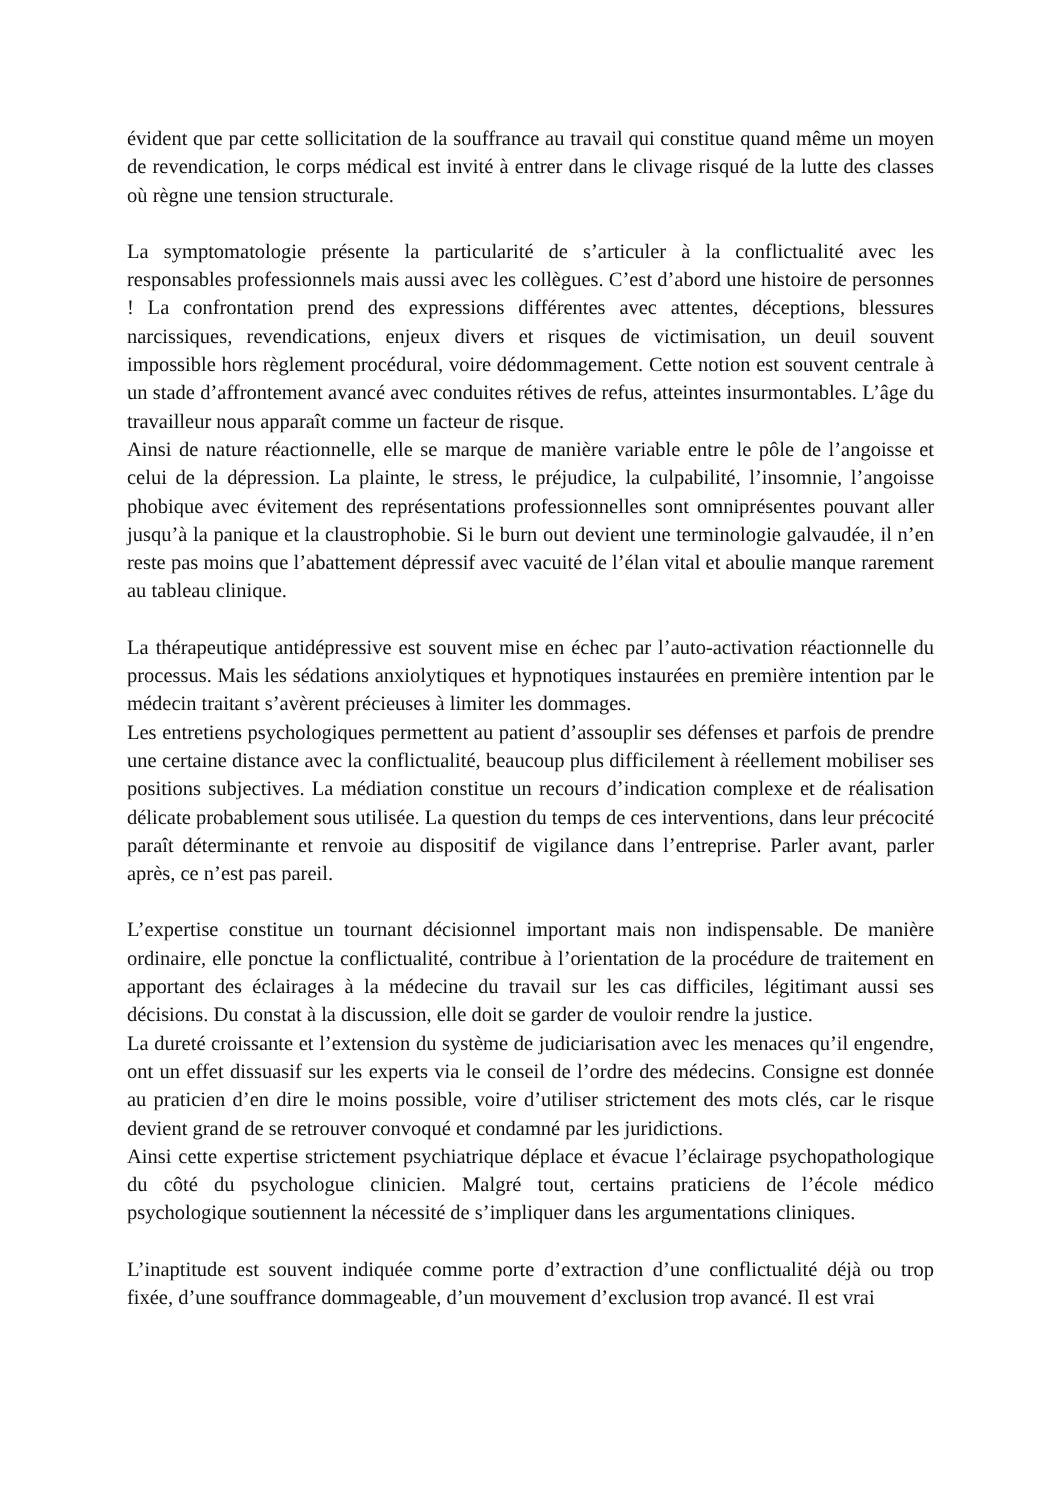évident que par cette sollicitation de la souffrance au travail qui constitue quand même un moyen de revendication, le corps médical est invité à entrer dans le clivage risqué de la lutte des classes où règne une tension structurale.
La symptomatologie présente la particularité de s’articuler à la conflictualité avec les responsables professionnels mais aussi avec les collègues. C’est d’abord une histoire de personnes ! La confrontation prend des expressions différentes avec attentes, déceptions, blessures narcissiques, revendications, enjeux divers et risques de victimisation, un deuil souvent impossible hors règlement procédural, voire dédommagement. Cette notion est souvent centrale à un stade d’affrontement avancé avec conduites rétives de refus, atteintes insurmontables. L’âge du travailleur nous apparaît comme un facteur de risque.
Ainsi de nature réactionnelle, elle se marque de manière variable entre le pôle de l’angoisse et celui de la dépression. La plainte, le stress, le préjudice, la culpabilité, l’insomnie, l’angoisse phobique avec évitement des représentations professionnelles sont omniprésentes pouvant aller jusqu’à la panique et la claustrophobie. Si le burn out devient une terminologie galvaudée, il n’en reste pas moins que l’abattement dépressif avec vacuité de l’élan vital et aboulie manque rarement au tableau clinique.
La thérapeutique antidépressive est souvent mise en échec par l’auto-activation réactionnelle du processus. Mais les sédations anxiolytiques et hypnotiques instaurées en première intention par le médecin traitant s’avèrent précieuses à limiter les dommages.
Les entretiens psychologiques permettent au patient d’assouplir ses défenses et parfois de prendre une certaine distance avec la conflictualité, beaucoup plus difficilement à réellement mobiliser ses positions subjectives. La médiation constitue un recours d’indication complexe et de réalisation délicate probablement sous utilisée. La question du temps de ces interventions, dans leur précocité paraît déterminante et renvoie au dispositif de vigilance dans l’entreprise. Parler avant, parler après, ce n’est pas pareil.
L’expertise constitue un tournant décisionnel important mais non indispensable. De manière ordinaire, elle ponctue la conflictualité, contribue à l’orientation de la procédure de traitement en apportant des éclairages à la médecine du travail sur les cas difficiles, légitimant aussi ses décisions. Du constat à la discussion, elle doit se garder de vouloir rendre la justice.
La dureté croissante et l’extension du système de judiciarisation avec les menaces qu’il engendre, ont un effet dissuasif sur les experts via le conseil de l’ordre des médecins. Consigne est donnée au praticien d’en dire le moins possible, voire d’utiliser strictement des mots clés, car le risque devient grand de se retrouver convoqué et condamné par les juridictions.
Ainsi cette expertise strictement psychiatrique déplace et évacue l’éclairage psychopathologique du côté du psychologue clinicien. Malgré tout, certains praticiens de l’école médico psychologique soutiennent la nécessité de s’impliquer dans les argumentations cliniques.
L’inaptitude est souvent indiquée comme porte d’extraction d’une conflictualité déjà ou trop fixée, d’une souffrance dommageable, d’un mouvement d’exclusion trop avancé. Il est vrai